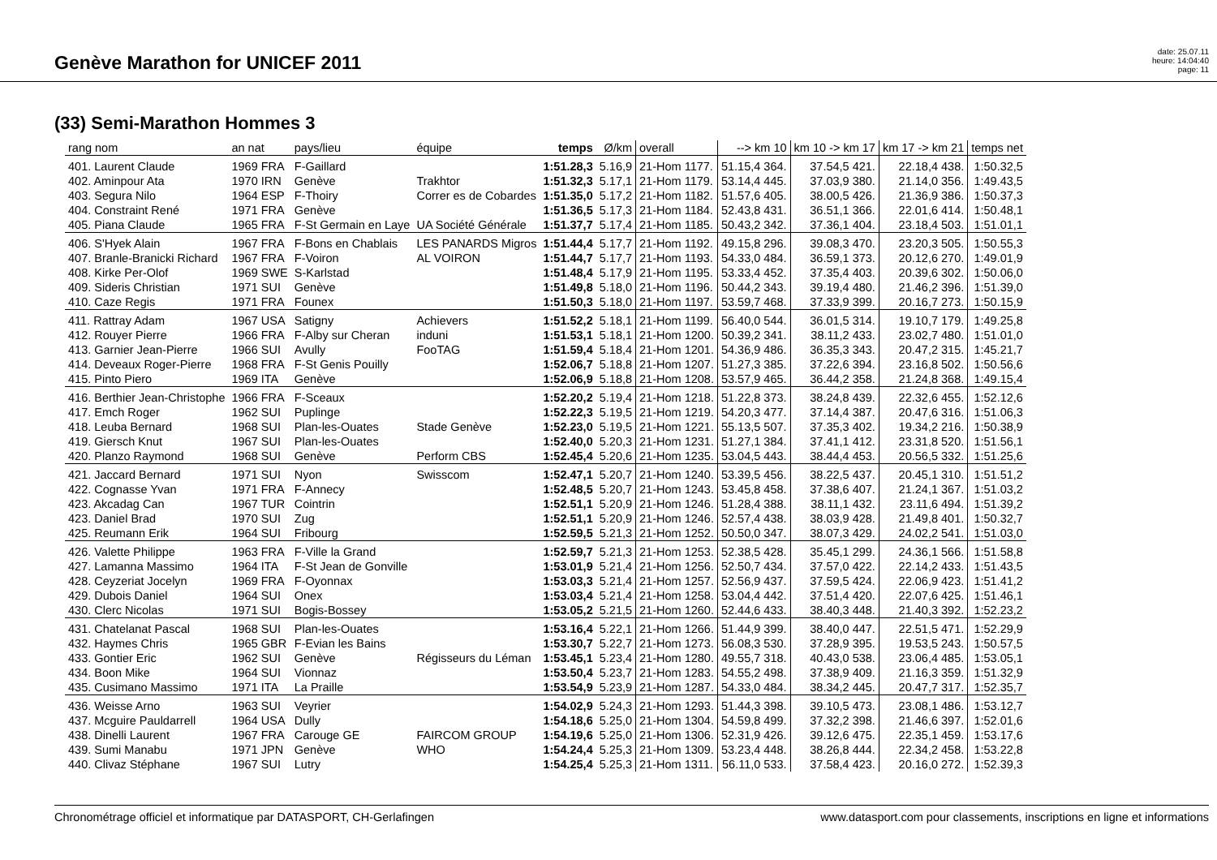Genève Marathon for UNICEF 2011
date: 25.07.11
heure: 14:04:40
page: 11
(33) Semi-Marathon Hommes 3
| rang nom | an nat | pays/lieu | équipe | temps | Ø/km | overall | --> km 10 | km 10 -> km 17 | km 17 -> km 21 | temps net |
| --- | --- | --- | --- | --- | --- | --- | --- | --- | --- | --- |
| 401. Laurent Claude | 1969 FRA | F-Gaillard | | 1:51.28,3 | 5.16,9 | 21-Hom 1177. | 51.15,4 364. | 37.54,5 421. | 22.18,4 438. | 1:50.32,5 |
| 402. Aminpour Ata | 1970 IRN | Genève | Trakhtor | 1:51.32,3 | 5.17,1 | 21-Hom 1179. | 53.14,4 445. | 37.03,9 380. | 21.14,0 356. | 1:49.43,5 |
| 403. Segura Nilo | 1964 ESP | F-Thoiry | Correr es de Cobardes | 1:51.35,0 | 5.17,2 | 21-Hom 1182. | 51.57,6 405. | 38.00,5 426. | 21.36,9 386. | 1:50.37,3 |
| 404. Constraint René | 1971 FRA | Genève | | 1:51.36,5 | 5.17,3 | 21-Hom 1184. | 52.43,8 431. | 36.51,1 366. | 22.01,6 414. | 1:50.48,1 |
| 405. Piana Claude | 1965 FRA | F-St Germain en Laye | UA Société Générale | 1:51.37,7 | 5.17,4 | 21-Hom 1185. | 50.43,2 342. | 37.36,1 404. | 23.18,4 503. | 1:51.01,1 |
| 406. S'Hyek Alain | 1967 FRA | F-Bons en Chablais | LES PANARDS Migros | 1:51.44,4 | 5.17,7 | 21-Hom 1192. | 49.15,8 296. | 39.08,3 470. | 23.20,3 505. | 1:50.55,3 |
| 407. Branle-Branicki Richard | 1967 FRA | F-Voiron | AL VOIRON | 1:51.44,7 | 5.17,7 | 21-Hom 1193. | 54.33,0 484. | 36.59,1 373. | 20.12,6 270. | 1:49.01,9 |
| 408. Kirke Per-Olof | 1969 SWE | S-Karlstad | | 1:51.48,4 | 5.17,9 | 21-Hom 1195. | 53.33,4 452. | 37.35,4 403. | 20.39,6 302. | 1:50.06,0 |
| 409. Sideris Christian | 1971 SUI | Genève | | 1:51.49,8 | 5.18,0 | 21-Hom 1196. | 50.44,2 343. | 39.19,4 480. | 21.46,2 396. | 1:51.39,0 |
| 410. Caze Regis | 1971 FRA | Founex | | 1:51.50,3 | 5.18,0 | 21-Hom 1197. | 53.59,7 468. | 37.33,9 399. | 20.16,7 273. | 1:50.15,9 |
| 411. Rattray Adam | 1967 USA | Satigny | Achievers | 1:51.52,2 | 5.18,1 | 21-Hom 1199. | 56.40,0 544. | 36.01,5 314. | 19.10,7 179. | 1:49.25,8 |
| 412. Rouyer Pierre | 1966 FRA | F-Alby sur Cheran | induni | 1:51.53,1 | 5.18,1 | 21-Hom 1200. | 50.39,2 341. | 38.11,2 433. | 23.02,7 480. | 1:51.01,0 |
| 413. Garnier Jean-Pierre | 1966 SUI | Avully | FooTAG | 1:51.59,4 | 5.18,4 | 21-Hom 1201. | 54.36,9 486. | 36.35,3 343. | 20.47,2 315. | 1:45.21,7 |
| 414. Deveaux Roger-Pierre | 1968 FRA | F-St Genis Pouilly | | 1:52.06,7 | 5.18,8 | 21-Hom 1207. | 51.27,3 385. | 37.22,6 394. | 23.16,8 502. | 1:50.56,6 |
| 415. Pinto Piero | 1969 ITA | Genève | | 1:52.06,9 | 5.18,8 | 21-Hom 1208. | 53.57,9 465. | 36.44,2 358. | 21.24,8 368. | 1:49.15,4 |
| 416. Berthier Jean-Christophe | 1966 FRA | F-Sceaux | | 1:52.20,2 | 5.19,4 | 21-Hom 1218. | 51.22,8 373. | 38.24,8 439. | 22.32,6 455. | 1:52.12,6 |
| 417. Emch Roger | 1962 SUI | Puplinge | | 1:52.22,3 | 5.19,5 | 21-Hom 1219. | 54.20,3 477. | 37.14,4 387. | 20.47,6 316. | 1:51.06,3 |
| 418. Leuba Bernard | 1968 SUI | Plan-les-Ouates | Stade Genève | 1:52.23,0 | 5.19,5 | 21-Hom 1221. | 55.13,5 507. | 37.35,3 402. | 19.34,2 216. | 1:50.38,9 |
| 419. Giersch Knut | 1967 SUI | Plan-les-Ouates | | 1:52.40,0 | 5.20,3 | 21-Hom 1231. | 51.27,1 384. | 37.41,1 412. | 23.31,8 520. | 1:51.56,1 |
| 420. Planzo Raymond | 1968 SUI | Genève | Perform CBS | 1:52.45,4 | 5.20,6 | 21-Hom 1235. | 53.04,5 443. | 38.44,4 453. | 20.56,5 332. | 1:51.25,6 |
| 421. Jaccard Bernard | 1971 SUI | Nyon | Swisscom | 1:52.47,1 | 5.20,7 | 21-Hom 1240. | 53.39,5 456. | 38.22,5 437. | 20.45,1 310. | 1:51.51,2 |
| 422. Cognasse Yvan | 1971 FRA | F-Annecy | | 1:52.48,5 | 5.20,7 | 21-Hom 1243. | 53.45,8 458. | 37.38,6 407. | 21.24,1 367. | 1:51.03,2 |
| 423. Akcadag Can | 1967 TUR | Cointrin | | 1:52.51,1 | 5.20,9 | 21-Hom 1246. | 51.28,4 388. | 38.11,1 432. | 23.11,6 494. | 1:51.39,2 |
| 423. Daniel Brad | 1970 SUI | Zug | | 1:52.51,1 | 5.20,9 | 21-Hom 1246. | 52.57,4 438. | 38.03,9 428. | 21.49,8 401. | 1:50.32,7 |
| 425. Reumann Erik | 1964 SUI | Fribourg | | 1:52.59,5 | 5.21,3 | 21-Hom 1252. | 50.50,0 347. | 38.07,3 429. | 24.02,2 541. | 1:51.03,0 |
| 426. Valette Philippe | 1963 FRA | F-Ville la Grand | | 1:52.59,7 | 5.21,3 | 21-Hom 1253. | 52.38,5 428. | 35.45,1 299. | 24.36,1 566. | 1:51.58,8 |
| 427. Lamanna Massimo | 1964 ITA | F-St Jean de Gonville | | 1:53.01,9 | 5.21,4 | 21-Hom 1256. | 52.50,7 434. | 37.57,0 422. | 22.14,2 433. | 1:51.43,5 |
| 428. Ceyzeriat Jocelyn | 1969 FRA | F-Oyonnax | | 1:53.03,3 | 5.21,4 | 21-Hom 1257. | 52.56,9 437. | 37.59,5 424. | 22.06,9 423. | 1:51.41,2 |
| 429. Dubois Daniel | 1964 SUI | Onex | | 1:53.03,4 | 5.21,4 | 21-Hom 1258. | 53.04,4 442. | 37.51,4 420. | 22.07,6 425. | 1:51.46,1 |
| 430. Clerc Nicolas | 1971 SUI | Bogis-Bossey | | 1:53.05,2 | 5.21,5 | 21-Hom 1260. | 52.44,6 433. | 38.40,3 448. | 21.40,3 392. | 1:52.23,2 |
| 431. Chatelanat Pascal | 1968 SUI | Plan-les-Ouates | | 1:53.16,4 | 5.22,1 | 21-Hom 1266. | 51.44,9 399. | 38.40,0 447. | 22.51,5 471. | 1:52.29,9 |
| 432. Haymes Chris | 1965 GBR | F-Evian les Bains | | 1:53.30,7 | 5.22,7 | 21-Hom 1273. | 56.08,3 530. | 37.28,9 395. | 19.53,5 243. | 1:50.57,5 |
| 433. Gontier Eric | 1962 SUI | Genève | Régisseurs du Léman | 1:53.45,1 | 5.23,4 | 21-Hom 1280. | 49.55,7 318. | 40.43,0 538. | 23.06,4 485. | 1:53.05,1 |
| 434. Boon Mike | 1964 SUI | Vionnaz | | 1:53.50,4 | 5.23,7 | 21-Hom 1283. | 54.55,2 498. | 37.38,9 409. | 21.16,3 359. | 1:51.32,9 |
| 435. Cusimano Massimo | 1971 ITA | La Praille | | 1:53.54,9 | 5.23,9 | 21-Hom 1287. | 54.33,0 484. | 38.34,2 445. | 20.47,7 317. | 1:52.35,7 |
| 436. Weisse Arno | 1963 SUI | Veyrier | | 1:54.02,9 | 5.24,3 | 21-Hom 1293. | 51.44,3 398. | 39.10,5 473. | 23.08,1 486. | 1:53.12,7 |
| 437. Mcguire Pauldarrell | 1964 USA | Dully | | 1:54.18,6 | 5.25,0 | 21-Hom 1304. | 54.59,8 499. | 37.32,2 398. | 21.46,6 397. | 1:52.01,6 |
| 438. Dinelli Laurent | 1967 FRA | Carouge GE | FAIRCOM GROUP | 1:54.19,6 | 5.25,0 | 21-Hom 1306. | 52.31,9 426. | 39.12,6 475. | 22.35,1 459. | 1:53.17,6 |
| 439. Sumi Manabu | 1971 JPN | Genève | WHO | 1:54.24,4 | 5.25,3 | 21-Hom 1309. | 53.23,4 448. | 38.26,8 444. | 22.34,2 458. | 1:53.22,8 |
| 440. Clivaz Stéphane | 1967 SUI | Lutry | | 1:54.25,4 | 5.25,3 | 21-Hom 1311. | 56.11,0 533. | 37.58,4 423. | 20.16,0 272. | 1:52.39,3 |
Chronométrage officiel et informatique par DATASPORT, CH-Gerlafingen www.datasport.com pour classements, inscriptions en ligne et informations